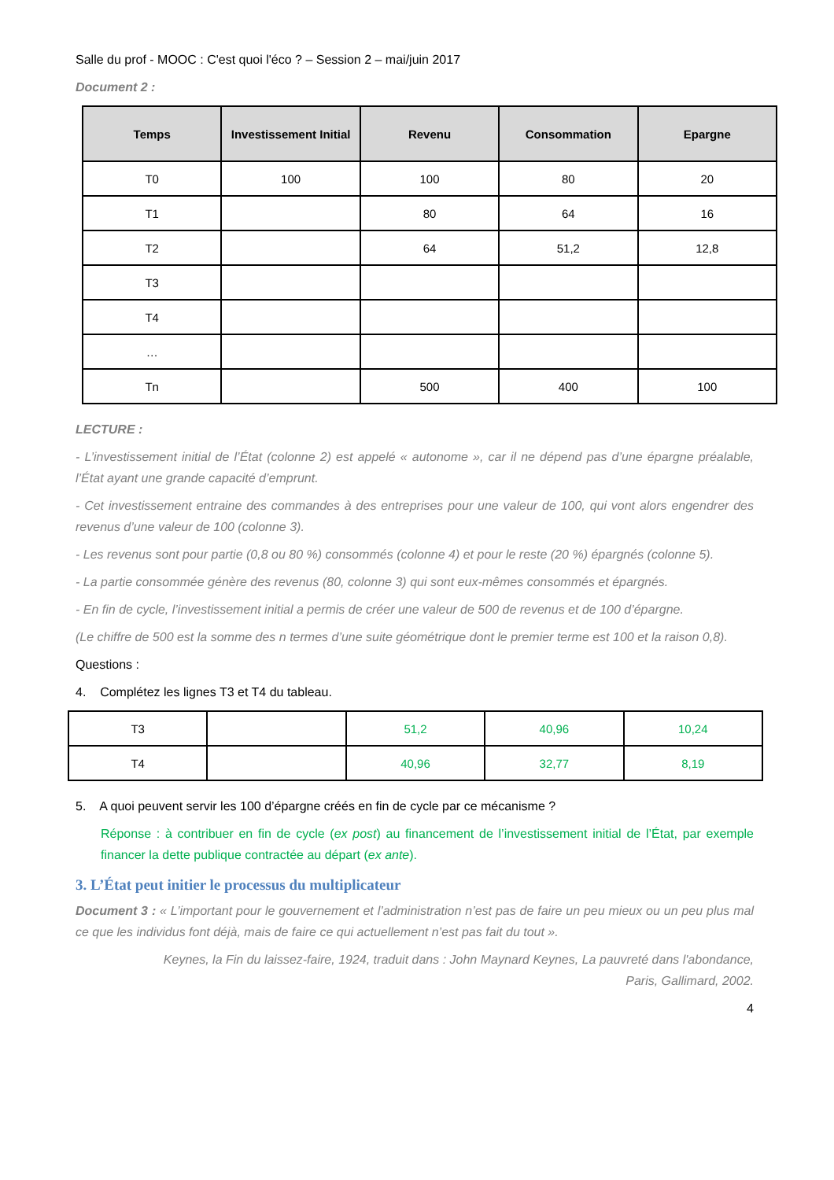Salle du prof - MOOC : C'est quoi l'éco ? – Session 2 – mai/juin 2017
Document 2 :
| Temps | Investissement Initial | Revenu | Consommation | Epargne |
| --- | --- | --- | --- | --- |
| T0 | 100 | 100 | 80 | 20 |
| T1 | | 80 | 64 | 16 |
| T2 | | 64 | 51,2 | 12,8 |
| T3 | | | | |
| T4 | | | | |
| … | | | | |
| Tn | | 500 | 400 | 100 |
LECTURE :
- L’investissement initial de l’État (colonne 2) est appelé « autonome », car il ne dépend pas d’une épargne préalable, l’État ayant une grande capacité d’emprunt.
- Cet investissement entraine des commandes à des entreprises pour une valeur de 100, qui vont alors engendrer des revenus d’une valeur de 100 (colonne 3).
- Les revenus sont pour partie (0,8 ou 80 %) consommés (colonne 4) et pour le reste (20 %) épargnés (colonne 5).
- La partie consommée génère des revenus (80, colonne 3) qui sont eux-mêmes consommés et épargnés.
- En fin de cycle, l’investissement initial a permis de créer une valeur de 500 de revenus et de 100 d’épargne.
(Le chiffre de 500 est la somme des n termes d’une suite géométrique dont le premier terme est 100 et la raison 0,8).
Questions :
4. Complétez les lignes T3 et T4 du tableau.
| T3 | | 51,2 | 40,96 | 10,24 |
| T4 | | 40,96 | 32,77 | 8,19 |
5. A quoi peuvent servir les 100 d’épargne créés en fin de cycle par ce mécanisme ?
Réponse : à contribuer en fin de cycle (ex post) au financement de l’investissement initial de l’État, par exemple financer la dette publique contractée au départ (ex ante).
3. L’État peut initier le processus du multiplicateur
Document 3 : « L’important pour le gouvernement et l’administration n’est pas de faire un peu mieux ou un peu plus mal ce que les individus font déjà, mais de faire ce qui actuellement n’est pas fait du tout ».
Keynes, la Fin du laissez-faire, 1924, traduit dans : John Maynard Keynes, La pauvreté dans l'abondance,
Paris, Gallimard, 2002.
4